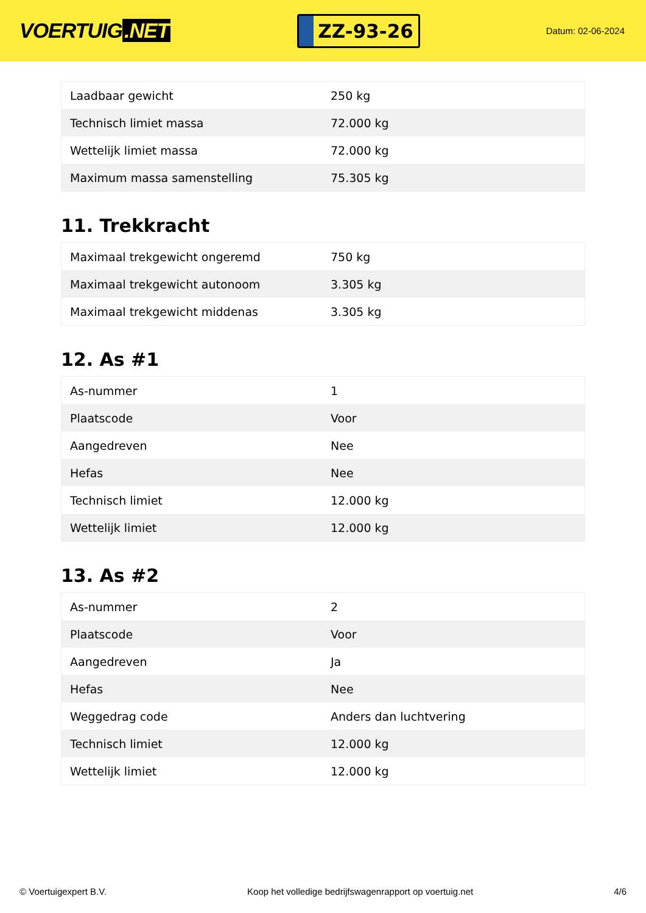VOERTUIG.NET
ZZ-93-26
Datum: 02-06-2024
| Laadbaar gewicht | 250 kg |
| Technisch limiet massa | 72.000 kg |
| Wettelijk limiet massa | 72.000 kg |
| Maximum massa samenstelling | 75.305 kg |
11. Trekkracht
| Maximaal trekgewicht ongeremd | 750 kg |
| Maximaal trekgewicht autonoom | 3.305 kg |
| Maximaal trekgewicht middenas | 3.305 kg |
12. As #1
| As-nummer | 1 |
| Plaatscode | Voor |
| Aangedreven | Nee |
| Hefas | Nee |
| Technisch limiet | 12.000 kg |
| Wettelijk limiet | 12.000 kg |
13. As #2
| As-nummer | 2 |
| Plaatscode | Voor |
| Aangedreven | Ja |
| Hefas | Nee |
| Weggedrag code | Anders dan luchtvering |
| Technisch limiet | 12.000 kg |
| Wettelijk limiet | 12.000 kg |
© Voertuigexpert B.V. Koop het volledige bedrijfswagenrapport op voertuig.net 4/6